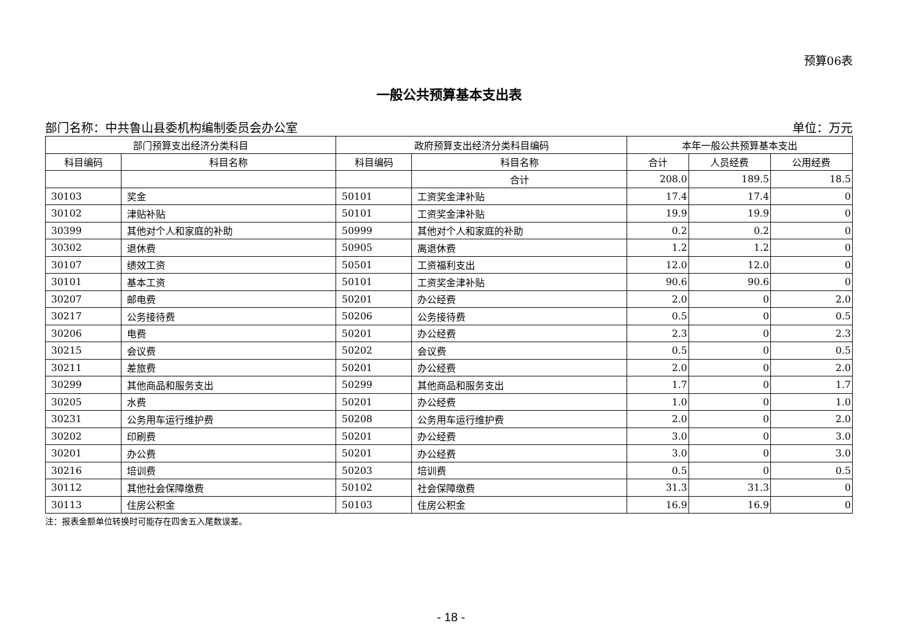预算06表
一般公共预算基本支出表
部门名称：中共鲁山县委机构编制委员会办公室 单位：万元
| 部门预算支出经济分类科目 | | 政府预算支出经济分类科目编码 | | 本年一般公共预算基本支出 | | |
| --- | --- | --- | --- | --- | --- | --- |
| 科目编码 | 科目名称 | 科目编码 | 科目名称 | 合计 | 人员经费 | 公用经费 |
| | | | 合计 | 208.0 | 189.5 | 18.5 |
| 30103 | 奖金 | 50101 | 工资奖金津补贴 | 17.4 | 17.4 | 0 |
| 30102 | 津贴补贴 | 50101 | 工资奖金津补贴 | 19.9 | 19.9 | 0 |
| 30399 | 其他对个人和家庭的补助 | 50999 | 其他对个人和家庭的补助 | 0.2 | 0.2 | 0 |
| 30302 | 退休费 | 50905 | 离退休费 | 1.2 | 1.2 | 0 |
| 30107 | 绩效工资 | 50501 | 工资福利支出 | 12.0 | 12.0 | 0 |
| 30101 | 基本工资 | 50101 | 工资奖金津补贴 | 90.6 | 90.6 | 0 |
| 30207 | 邮电费 | 50201 | 办公经费 | 2.0 | 0 | 2.0 |
| 30217 | 公务接待费 | 50206 | 公务接待费 | 0.5 | 0 | 0.5 |
| 30206 | 电费 | 50201 | 办公经费 | 2.3 | 0 | 2.3 |
| 30215 | 会议费 | 50202 | 会议费 | 0.5 | 0 | 0.5 |
| 30211 | 差旅费 | 50201 | 办公经费 | 2.0 | 0 | 2.0 |
| 30299 | 其他商品和服务支出 | 50299 | 其他商品和服务支出 | 1.7 | 0 | 1.7 |
| 30205 | 水费 | 50201 | 办公经费 | 1.0 | 0 | 1.0 |
| 30231 | 公务用车运行维护费 | 50208 | 公务用车运行维护费 | 2.0 | 0 | 2.0 |
| 30202 | 印刷费 | 50201 | 办公经费 | 3.0 | 0 | 3.0 |
| 30201 | 办公费 | 50201 | 办公经费 | 3.0 | 0 | 3.0 |
| 30216 | 培训费 | 50203 | 培训费 | 0.5 | 0 | 0.5 |
| 30112 | 其他社会保障缴费 | 50102 | 社会保障缴费 | 31.3 | 31.3 | 0 |
| 30113 | 住房公积金 | 50103 | 住房公积金 | 16.9 | 16.9 | 0 |
注：报表金额单位转换时可能存在四舍五入尾数误差。
- 18 -